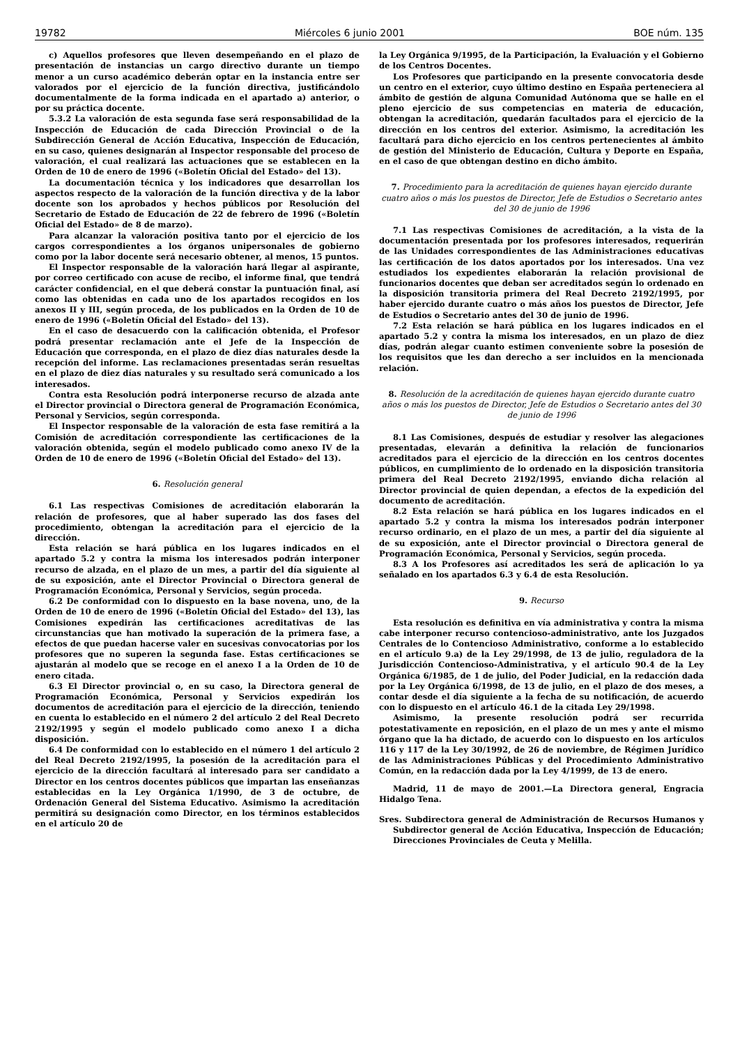19782 Miércoles 6 junio 2001 BOE núm. 135
c) Aquellos profesores que lleven desempeñando en el plazo de presentación de instancias un cargo directivo durante un tiempo menor a un curso académico deberán optar en la instancia entre ser valorados por el ejercicio de la función directiva, justificándolo documentalmente de la forma indicada en el apartado a) anterior, o por su práctica docente.
5.3.2 La valoración de esta segunda fase será responsabilidad de la Inspección de Educación de cada Dirección Provincial o de la Subdirección General de Acción Educativa, Inspección de Educación, en su caso, quienes designarán al Inspector responsable del proceso de valoración, el cual realizará las actuaciones que se establecen en la Orden de 10 de enero de 1996 («Boletín Oficial del Estado» del 13).
La documentación técnica y los indicadores que desarrollan los aspectos respecto de la valoración de la función directiva y de la labor docente son los aprobados y hechos públicos por Resolución del Secretario de Estado de Educación de 22 de febrero de 1996 («Boletín Oficial del Estado» de 8 de marzo).
Para alcanzar la valoración positiva tanto por el ejercicio de los cargos correspondientes a los órganos unipersonales de gobierno como por la labor docente será necesario obtener, al menos, 15 puntos.
El Inspector responsable de la valoración hará llegar al aspirante, por correo certificado con acuse de recibo, el informe final, que tendrá carácter confidencial, en el que deberá constar la puntuación final, así como las obtenidas en cada uno de los apartados recogidos en los anexos II y III, según proceda, de los publicados en la Orden de 10 de enero de 1996 («Boletín Oficial del Estado» del 13).
En el caso de desacuerdo con la calificación obtenida, el Profesor podrá presentar reclamación ante el Jefe de la Inspección de Educación que corresponda, en el plazo de diez días naturales desde la recepción del informe. Las reclamaciones presentadas serán resueltas en el plazo de diez días naturales y su resultado será comunicado a los interesados.
Contra esta Resolución podrá interponerse recurso de alzada ante el Director provincial o Directora general de Programación Económica, Personal y Servicios, según corresponda.
El Inspector responsable de la valoración de esta fase remitirá a la Comisión de acreditación correspondiente las certificaciones de la valoración obtenida, según el modelo publicado como anexo IV de la Orden de 10 de enero de 1996 («Boletín Oficial del Estado» del 13).
6. Resolución general
6.1 Las respectivas Comisiones de acreditación elaborarán la relación de profesores, que al haber superado las dos fases del procedimiento, obtengan la acreditación para el ejercicio de la dirección.
Esta relación se hará pública en los lugares indicados en el apartado 5.2 y contra la misma los interesados podrán interponer recurso de alzada, en el plazo de un mes, a partir del día siguiente al de su exposición, ante el Director Provincial o Directora general de Programación Económica, Personal y Servicios, según proceda.
6.2 De conformidad con lo dispuesto en la base novena, uno, de la Orden de 10 de enero de 1996 («Boletín Oficial del Estado» del 13), las Comisiones expedirán las certificaciones acreditativas de las circunstancias que han motivado la superación de la primera fase, a efectos de que puedan hacerse valer en sucesivas convocatorias por los profesores que no superen la segunda fase. Estas certificaciones se ajustarán al modelo que se recoge en el anexo I a la Orden de 10 de enero citada.
6.3 El Director provincial o, en su caso, la Directora general de Programación Económica, Personal y Servicios expedirán los documentos de acreditación para el ejercicio de la dirección, teniendo en cuenta lo establecido en el número 2 del artículo 2 del Real Decreto 2192/1995 y según el modelo publicado como anexo I a dicha disposición.
6.4 De conformidad con lo establecido en el número 1 del artículo 2 del Real Decreto 2192/1995, la posesión de la acreditación para el ejercicio de la dirección facultará al interesado para ser candidato a Director en los centros docentes públicos que impartan las enseñanzas establecidas en la Ley Orgánica 1/1990, de 3 de octubre, de Ordenación General del Sistema Educativo. Asimismo la acreditación permitirá su designación como Director, en los términos establecidos en el artículo 20 de
la Ley Orgánica 9/1995, de la Participación, la Evaluación y el Gobierno de los Centros Docentes.
Los Profesores que participando en la presente convocatoria desde un centro en el exterior, cuyo último destino en España perteneciera al ámbito de gestión de alguna Comunidad Autónoma que se halle en el pleno ejercicio de sus competencias en materia de educación, obtengan la acreditación, quedarán facultados para el ejercicio de la dirección en los centros del exterior. Asimismo, la acreditación les facultará para dicho ejercicio en los centros pertenecientes al ámbito de gestión del Ministerio de Educación, Cultura y Deporte en España, en el caso de que obtengan destino en dicho ámbito.
7. Procedimiento para la acreditación de quienes hayan ejercido durante cuatro años o más los puestos de Director, Jefe de Estudios o Secretario antes del 30 de junio de 1996
7.1 Las respectivas Comisiones de acreditación, a la vista de la documentación presentada por los profesores interesados, requerirán de las Unidades correspondientes de las Administraciones educativas las certificación de los datos aportados por los interesados. Una vez estudiados los expedientes elaborarán la relación provisional de funcionarios docentes que deban ser acreditados según lo ordenado en la disposición transitoria primera del Real Decreto 2192/1995, por haber ejercido durante cuatro o más años los puestos de Director, Jefe de Estudios o Secretario antes del 30 de junio de 1996.
7.2 Esta relación se hará pública en los lugares indicados en el apartado 5.2 y contra la misma los interesados, en un plazo de diez días, podrán alegar cuanto estimen conveniente sobre la posesión de los requisitos que les dan derecho a ser incluidos en la mencionada relación.
8. Resolución de la acreditación de quienes hayan ejercido durante cuatro años o más los puestos de Director, Jefe de Estudios o Secretario antes del 30 de junio de 1996
8.1 Las Comisiones, después de estudiar y resolver las alegaciones presentadas, elevarán a definitiva la relación de funcionarios acreditados para el ejercicio de la dirección en los centros docentes públicos, en cumplimiento de lo ordenado en la disposición transitoria primera del Real Decreto 2192/1995, enviando dicha relación al Director provincial de quien dependan, a efectos de la expedición del documento de acreditación.
8.2 Esta relación se hará pública en los lugares indicados en el apartado 5.2 y contra la misma los interesados podrán interponer recurso ordinario, en el plazo de un mes, a partir del día siguiente al de su exposición, ante el Director provincial o Directora general de Programación Económica, Personal y Servicios, según proceda.
8.3 A los Profesores así acreditados les será de aplicación lo ya señalado en los apartados 6.3 y 6.4 de esta Resolución.
9. Recurso
Esta resolución es definitiva en vía administrativa y contra la misma cabe interponer recurso contencioso-administrativo, ante los Juzgados Centrales de lo Contencioso Administrativo, conforme a lo establecido en el artículo 9.a) de la Ley 29/1998, de 13 de julio, reguladora de la Jurisdicción Contencioso-Administrativa, y el artículo 90.4 de la Ley Orgánica 6/1985, de 1 de julio, del Poder Judicial, en la redacción dada por la Ley Orgánica 6/1998, de 13 de julio, en el plazo de dos meses, a contar desde el día siguiente a la fecha de su notificación, de acuerdo con lo dispuesto en el artículo 46.1 de la citada Ley 29/1998.
Asimismo, la presente resolución podrá ser recurrida potestativamente en reposición, en el plazo de un mes y ante el mismo órgano que la ha dictado, de acuerdo con lo dispuesto en los artículos 116 y 117 de la Ley 30/1992, de 26 de noviembre, de Régimen Jurídico de las Administraciones Públicas y del Procedimiento Administrativo Común, en la redacción dada por la Ley 4/1999, de 13 de enero.
Madrid, 11 de mayo de 2001.—La Directora general, Engracia Hidalgo Tena.
Sres. Subdirectora general de Administración de Recursos Humanos y Subdirector general de Acción Educativa, Inspección de Educación; Direcciones Provinciales de Ceuta y Melilla.